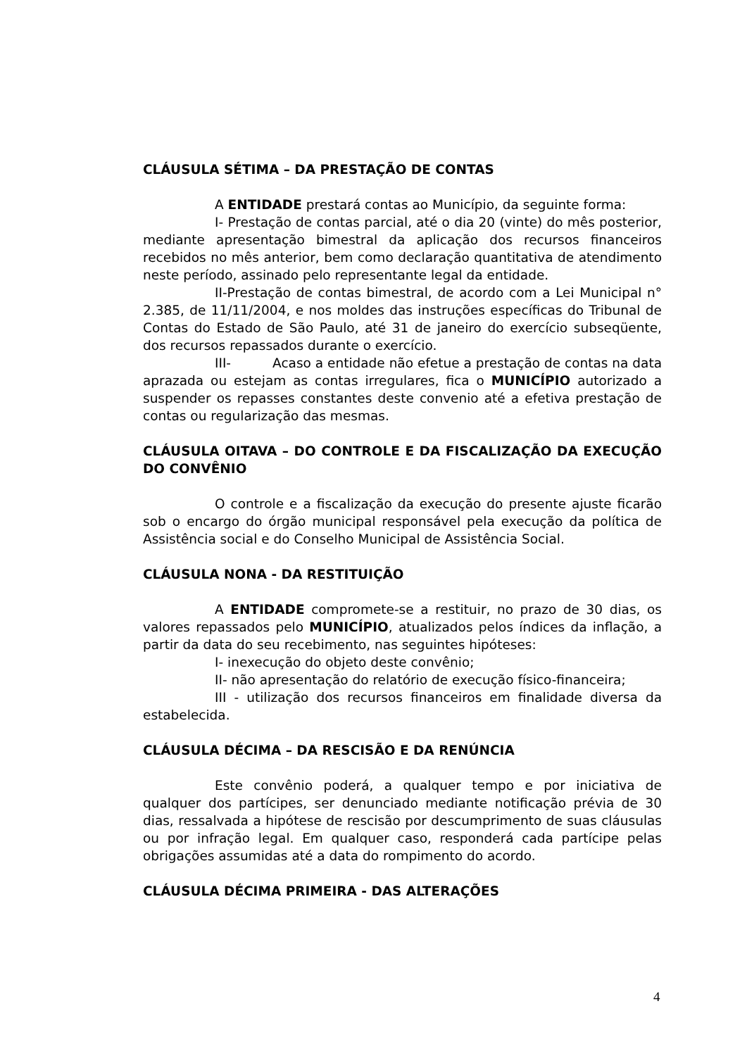CLÁUSULA SÉTIMA – DA PRESTAÇÃO DE CONTAS
A ENTIDADE prestará contas ao Município, da seguinte forma:
I- Prestação de contas parcial, até o dia 20 (vinte) do mês posterior, mediante apresentação bimestral da aplicação dos recursos financeiros recebidos no mês anterior, bem como declaração quantitativa de atendimento neste período, assinado pelo representante legal da entidade.
II-Prestação de contas bimestral, de acordo com a Lei Municipal n° 2.385, de 11/11/2004, e nos moldes das instruções específicas do Tribunal de Contas do Estado de São Paulo, até 31 de janeiro do exercício subseqüente, dos recursos repassados durante o exercício.
III- Acaso a entidade não efetue a prestação de contas na data aprazada ou estejam as contas irregulares, fica o MUNICÍPIO autorizado a suspender os repasses constantes deste convenio até a efetiva prestação de contas ou regularização das mesmas.
CLÁUSULA OITAVA – DO CONTROLE E DA FISCALIZAÇÃO DA EXECUÇÃO DO CONVÊNIO
O controle e a fiscalização da execução do presente ajuste ficarão sob o encargo do órgão municipal responsável pela execução da política de Assistência social e do Conselho Municipal de Assistência Social.
CLÁUSULA NONA - DA RESTITUIÇÃO
A ENTIDADE compromete-se a restituir, no prazo de 30 dias, os valores repassados pelo MUNICÍPIO, atualizados pelos índices da inflação, a partir da data do seu recebimento, nas seguintes hipóteses:
I- inexecução do objeto deste convênio;
II- não apresentação do relatório de execução físico-financeira;
III - utilização dos recursos financeiros em finalidade diversa da estabelecida.
CLÁUSULA DÉCIMA – DA RESCISÃO E DA RENÚNCIA
Este convênio poderá, a qualquer tempo e por iniciativa de qualquer dos partícipes, ser denunciado mediante notificação prévia de 30 dias, ressalvada a hipótese de rescisão por descumprimento de suas cláusulas ou por infração legal. Em qualquer caso, responderá cada partícipe pelas obrigações assumidas até a data do rompimento do acordo.
CLÁUSULA DÉCIMA PRIMEIRA - DAS ALTERAÇÕES
4